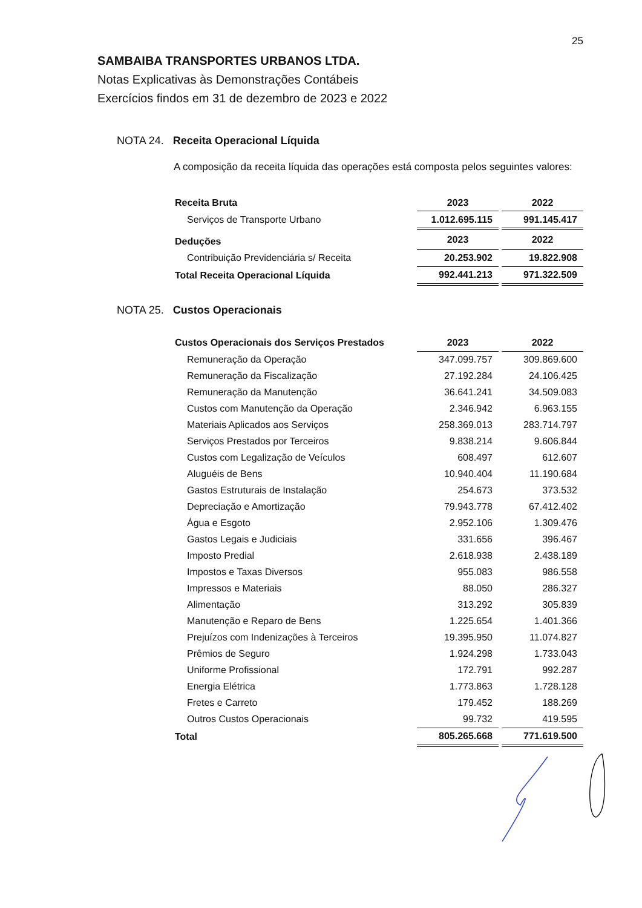25
SAMBAIBA TRANSPORTES URBANOS LTDA.
Notas Explicativas às Demonstrações Contábeis
Exercícios findos em 31 de dezembro de 2023 e 2022
NOTA 24. Receita Operacional Líquida
A composição da receita líquida das operações está composta pelos seguintes valores:
| Receita Bruta | 2023 | | 2022 |
| Serviços de Transporte Urbano | 1.012.695.115 | | 991.145.417 |
| Deduções | 2023 | | 2022 |
| Contribuição Previdenciária s/ Receita | 20.253.902 | | 19.822.908 |
| Total Receita Operacional Líquida | 992.441.213 | | 971.322.509 |
NOTA 25. Custos Operacionais
| Custos Operacionais dos Serviços Prestados | 2023 | | 2022 |
| Remuneração da Operação | 347.099.757 | | 309.869.600 |
| Remuneração da Fiscalização | 27.192.284 | | 24.106.425 |
| Remuneração da Manutenção | 36.641.241 | | 34.509.083 |
| Custos com Manutenção da Operação | 2.346.942 | | 6.963.155 |
| Materiais Aplicados aos Serviços | 258.369.013 | | 283.714.797 |
| Serviços Prestados por Terceiros | 9.838.214 | | 9.606.844 |
| Custos com Legalização de Veículos | 608.497 | | 612.607 |
| Aluguéis de Bens | 10.940.404 | | 11.190.684 |
| Gastos Estruturais de Instalação | 254.673 | | 373.532 |
| Depreciação e Amortização | 79.943.778 | | 67.412.402 |
| Água e Esgoto | 2.952.106 | | 1.309.476 |
| Gastos Legais e Judiciais | 331.656 | | 396.467 |
| Imposto Predial | 2.618.938 | | 2.438.189 |
| Impostos e Taxas Diversos | 955.083 | | 986.558 |
| Impressos e Materiais | 88.050 | | 286.327 |
| Alimentação | 313.292 | | 305.839 |
| Manutenção e Reparo de Bens | 1.225.654 | | 1.401.366 |
| Prejuízos com Indenizações à Terceiros | 19.395.950 | | 11.074.827 |
| Prêmios de Seguro | 1.924.298 | | 1.733.043 |
| Uniforme Profissional | 172.791 | | 992.287 |
| Energia Elétrica | 1.773.863 | | 1.728.128 |
| Fretes e Carreto | 179.452 | | 188.269 |
| Outros Custos Operacionais | 99.732 | | 419.595 |
| Total | 805.265.668 | | 771.619.500 |